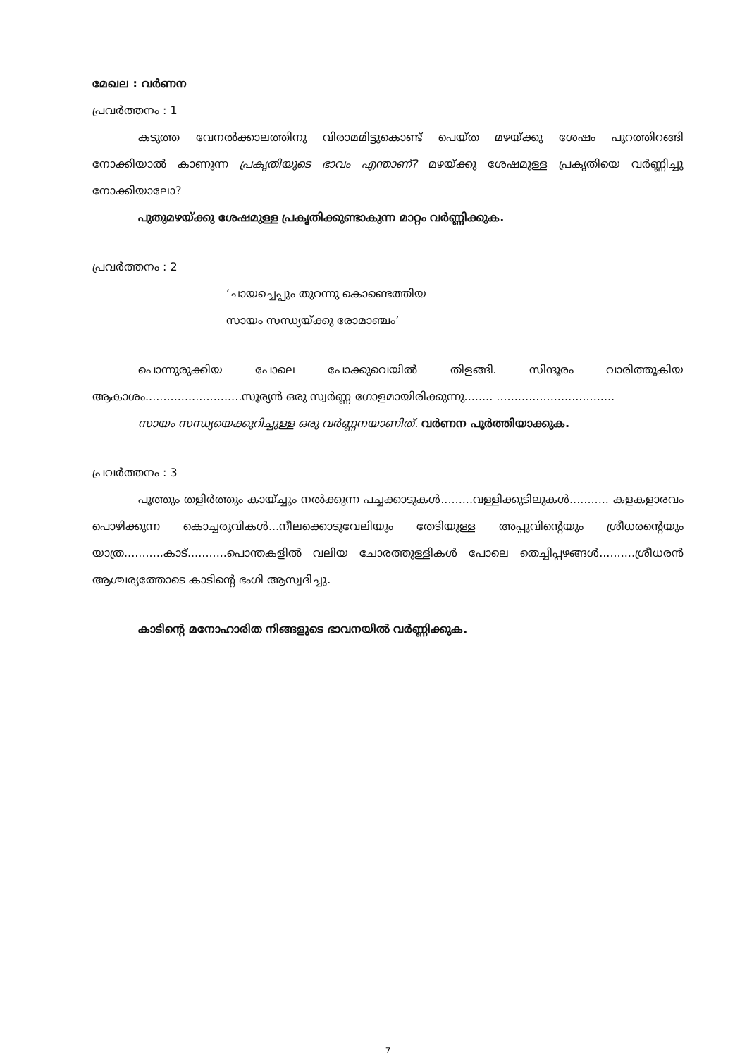മേഖല : വർണന
പ്രവർത്തനം : 1
കടുത്ത വേനൽക്കാലത്തിനു വിരാമമിട്ടുകൊണ്ട് പെയ്ത മഴയ്ക്കു ശേഷം പുറത്തിറങ്ങി നോക്കിയാൽ കാണുന്ന പ്രകൃതിയുടെ ഭാവം എന്താണ്? മഴയ്ക്കു ശേഷമുള്ള പ്രകൃതിയെ വർണ്ണിച്ചു നോക്കിയാലോ?
പുതുമഴയ്ക്കു ശേഷമുള്ള പ്രകൃതിക്കുണ്ടാകുന്ന മാറ്റം വർണ്ണിക്കുക.
പ്രവർത്തനം : 2
‘ചായച്ചെപ്പും തുറന്നു കൊണ്ടെത്തിയ
സായം സന്ധ്യയ്ക്കു രോമാഞ്ചം’
പൊന്നുരുക്കിയ പോലെ പോക്കുവെയിൽ തിളങ്ങി. സിന്ദൂരം വാരിത്തൂകിയ ആകാശം...........................സൂര്യൻ ഒരു സ്വർണ്ണ ഗോളമായിരിക്കുന്നു........ .................................
സായം സന്ധ്യയെക്കുറിച്ചുള്ള ഒരു വർണ്ണനയാണിത്. വർണന പൂർത്തിയാക്കുക.
പ്രവർത്തനം : 3
പൂത്തും തളിർത്തും കായ്ച്ചും നൽക്കുന്ന പച്ചക്കാടുകൾ.........വള്ളിക്കുടിലുകൾ........... കളകളാരവം പൊഴിക്കുന്ന കൊച്ചരുവികൾ...നീലക്കൊടുവേലിയും തേടിയുള്ള അപ്പുവിന്റെയും ശ്രീധരന്റെയും യാത്ര...........കാട്...........പൊന്തകളിൽ വലിയ ചോരത്തുള്ളികൾ പോലെ തെച്ചിപ്പഴങ്ങൾ..........ശ്രീധരൻ ആശ്ചര്യത്തോടെ കാടിന്റെ ഭംഗി ആസ്വദിച്ചു.
കാടിന്റെ മനോഹാരിത നിങ്ങളുടെ ഭാവനയിൽ വർണ്ണിക്കുക.
7